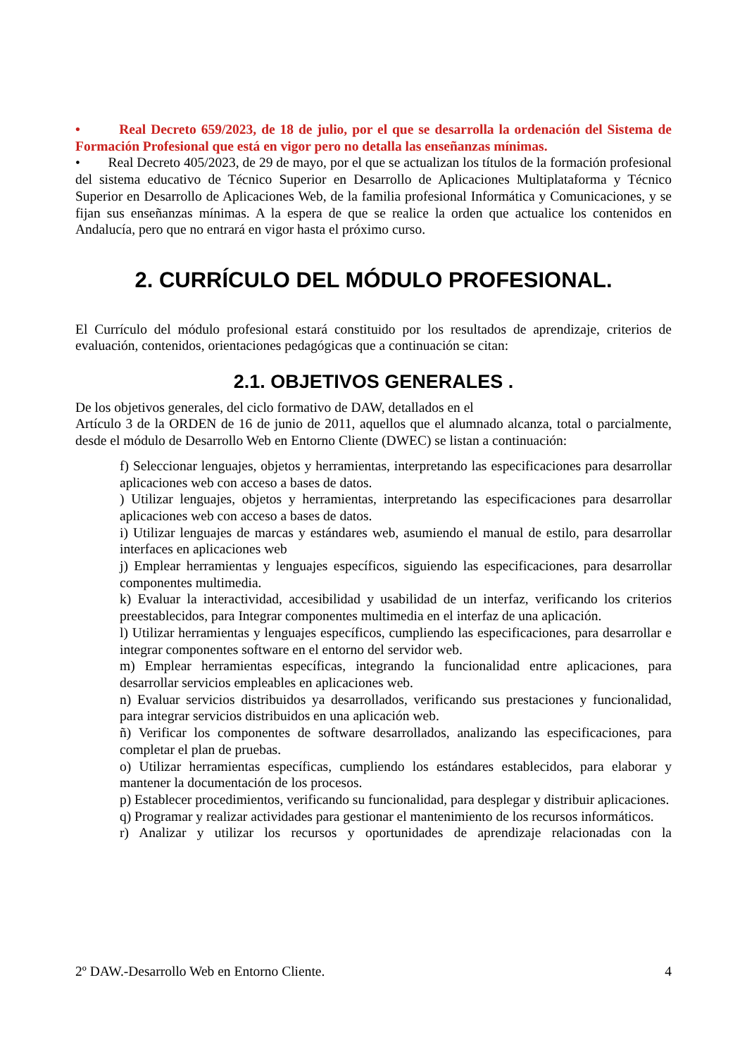• Real Decreto 659/2023, de 18 de julio, por el que se desarrolla la ordenación del Sistema de Formación Profesional que está en vigor pero no detalla las enseñanzas mínimas.
• Real Decreto 405/2023, de 29 de mayo, por el que se actualizan los títulos de la formación profesional del sistema educativo de Técnico Superior en Desarrollo de Aplicaciones Multiplataforma y Técnico Superior en Desarrollo de Aplicaciones Web, de la familia profesional Informática y Comunicaciones, y se fijan sus enseñanzas mínimas. A la espera de que se realice la orden que actualice los contenidos en Andalucía, pero que no entrará en vigor hasta el próximo curso.
2. CURRÍCULO DEL MÓDULO PROFESIONAL.
El Currículo del módulo profesional estará constituido por los resultados de aprendizaje, criterios de evaluación, contenidos, orientaciones pedagógicas que a continuación se citan:
2.1. OBJETIVOS GENERALES .
De los objetivos generales, del ciclo formativo de DAW, detallados en el
Artículo 3 de la ORDEN de 16 de junio de 2011, aquellos que el alumnado alcanza, total o parcialmente, desde el módulo de Desarrollo Web en Entorno Cliente (DWEC) se listan a continuación:
f) Seleccionar lenguajes, objetos y herramientas, interpretando las especificaciones para desarrollar aplicaciones web con acceso a bases de datos.
) Utilizar lenguajes, objetos y herramientas, interpretando las especificaciones para desarrollar aplicaciones web con acceso a bases de datos.
i) Utilizar lenguajes de marcas y estándares web, asumiendo el manual de estilo, para desarrollar interfaces en aplicaciones web
j) Emplear herramientas y lenguajes específicos, siguiendo las especificaciones, para desarrollar componentes multimedia.
k) Evaluar la interactividad, accesibilidad y usabilidad de un interfaz, verificando los criterios preestablecidos, para Integrar componentes multimedia en el interfaz de una aplicación.
l) Utilizar herramientas y lenguajes específicos, cumpliendo las especificaciones, para desarrollar e integrar componentes software en el entorno del servidor web.
m) Emplear herramientas específicas, integrando la funcionalidad entre aplicaciones, para desarrollar servicios empleables en aplicaciones web.
n) Evaluar servicios distribuidos ya desarrollados, verificando sus prestaciones y funcionalidad, para integrar servicios distribuidos en una aplicación web.
ñ) Verificar los componentes de software desarrollados, analizando las especificaciones, para completar el plan de pruebas.
o) Utilizar herramientas específicas, cumpliendo los estándares establecidos, para elaborar y mantener la documentación de los procesos.
p) Establecer procedimientos, verificando su funcionalidad, para desplegar y distribuir aplicaciones.
q) Programar y realizar actividades para gestionar el mantenimiento de los recursos informáticos.
r) Analizar y utilizar los recursos y oportunidades de aprendizaje relacionadas con la
2º DAW.-Desarrollo Web en Entorno Cliente. 4